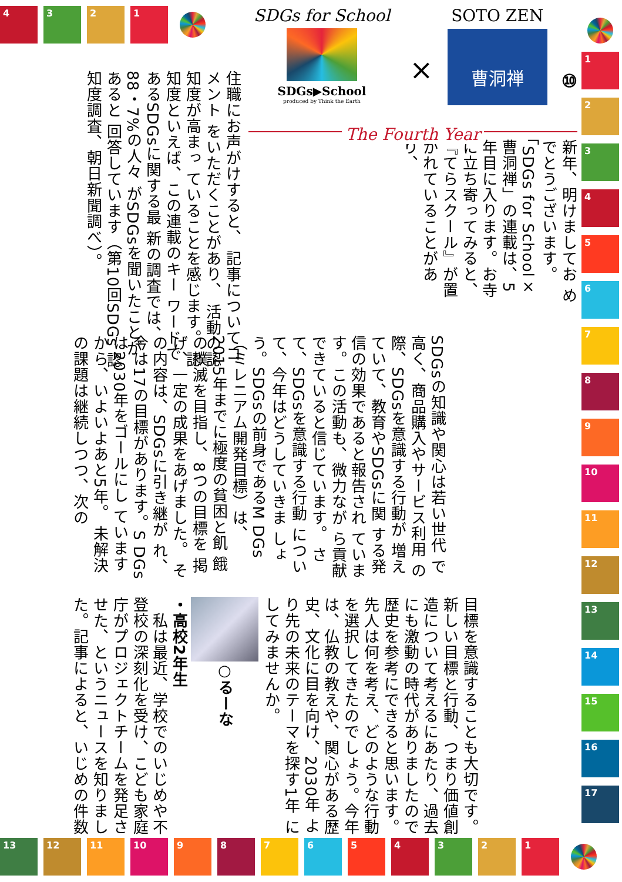4321
SDGs for School
SDGs▶School
produced by Think the Earth
×
SOTO ZEN
曹洞禅
⑩
The Fourth Year
新年、明けましてお めでとうございます。 「SDGs for School× 曹洞禅」の連載は、5 年目に入ります。お寺 に立ち寄ってみると、 『てらスクール』が置 かれていることがあり、
住職にお声がけすると、 記事についてコメント をいただくことがあり、 活動の認知度が高まっ ていることを感じます。 認知度といえば、この連載のキー ワードであるSDGsに関する最 新の調査では、88・7%の人々 がSDGsを聞いたことがあると 回答しています（第10回SDGs 認知度調査、朝日新聞調べ）。
SDGsの知識や関心は若い世代 で高く、商品購入やサービス利用 の際、SDGsを意識する行動が 増えていて、教育やSDGsに関 する発信の効果であると報告され ています。この活動も、微力なが ら貢献できていると信じています。 さて、SDGsを意識する行動 について、今年はどうしていきま しょう。SDGsの前身であるM DGs（ミレニアム開発目標）は、 2015年までに極度の貧困と飢 餓の撲滅を目指し、8つの目標を 掲げ、一定の成果をあげました。 その内容は、SDGsに引き継が れ、今は17の目標があります。S DGsは2030年をゴールにし ていますから、いよいよあと5年。 未解決の課題は継続しつつ、次の
目標を意識することも大切です。 新しい目標と行動、つまり価値創 造について考えるにあたり、過去 にも激動の時代がありましたので 歴史を参考にできると思います。 先人は何を考え、どのような行動 を選択してきたのでしょう。今年 は、仏教の教えや、関心がある歴 史、文化に目を向け、2030年 より先の未来のテーマを探す1年 にしてみませんか。
○るーな
・高校2年生
　私は最近、学校でのいじめや不 登校の深刻化を受け、こども家庭 庁がプロジェクトチームを発足さ せた、というニュースを知りまし た。記事によると、いじめの件数
123456789
10
11
12
13
14
15
16
17
13 12 11 10 987654321